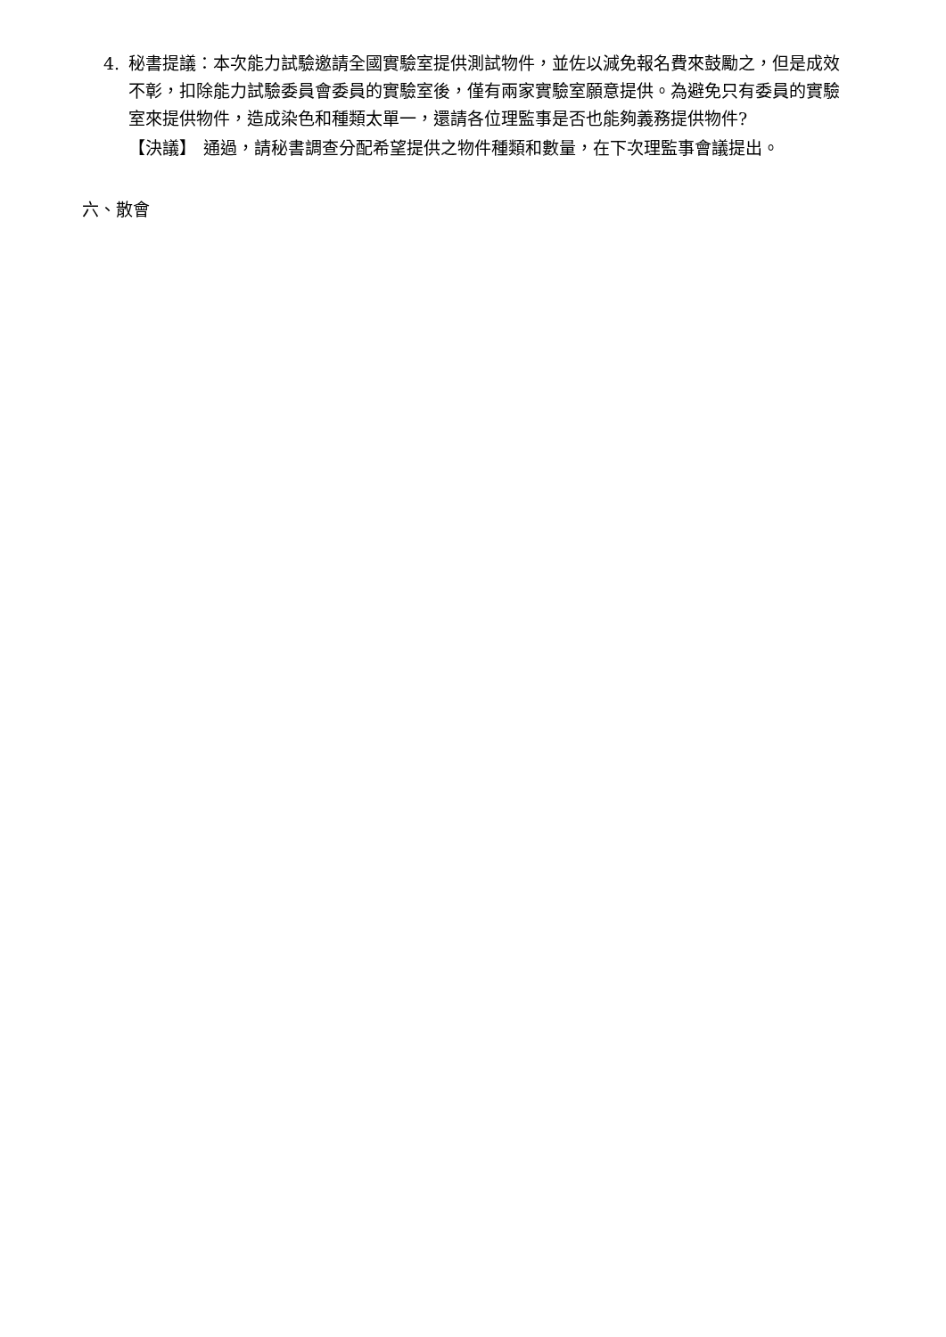4. 秘書提議：本次能力試驗邀請全國實驗室提供測試物件，並佐以減免報名費來鼓勵之，但是成效不彰，扣除能力試驗委員會委員的實驗室後，僅有兩家實驗室願意提供。為避免只有委員的實驗室來提供物件，造成染色和種類太單一，還請各位理監事是否也能夠義務提供物件?
【決議】 通過，請秘書調查分配希望提供之物件種類和數量，在下次理監事會議提出。
六、散會